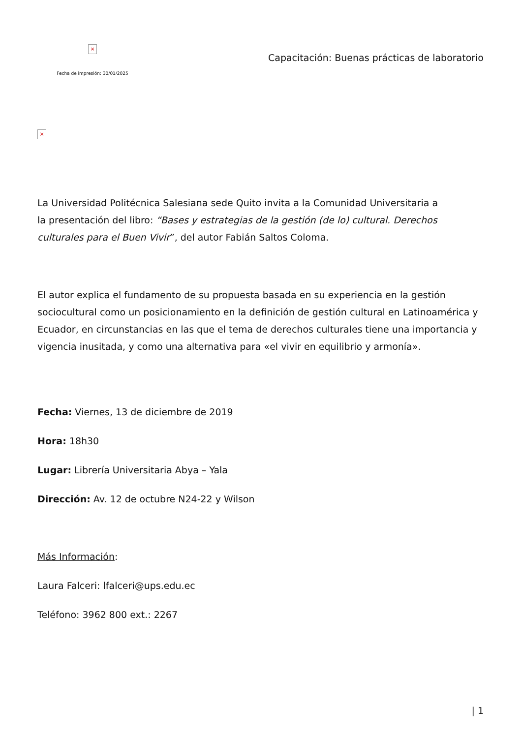×
Fecha de impresión: 30/01/2025
Capacitación: Buenas prácticas de laboratorio
×
La Universidad Politécnica Salesiana sede Quito invita a la Comunidad Universitaria a
la presentación del libro: “Bases y estrategias de la gestión (de lo) cultural. Derechos
culturales para el Buen Vivir”, del autor Fabián Saltos Coloma.
El autor explica el fundamento de su propuesta basada en su experiencia en la gestión sociocultural como un posicionamiento en la definición de gestión cultural en Latinoamérica y Ecuador, en circunstancias en las que el tema de derechos culturales tiene una importancia y vigencia inusitada, y como una alternativa para «el vivir en equilibrio y armonía».
Fecha: Viernes, 13 de diciembre de 2019
Hora: 18h30
Lugar: Librería Universitaria Abya – Yala
Dirección: Av. 12 de octubre N24-22 y Wilson
Más Información:
Laura Falceri: lfalceri@ups.edu.ec
Teléfono: 3962 800 ext.: 2267
| 1